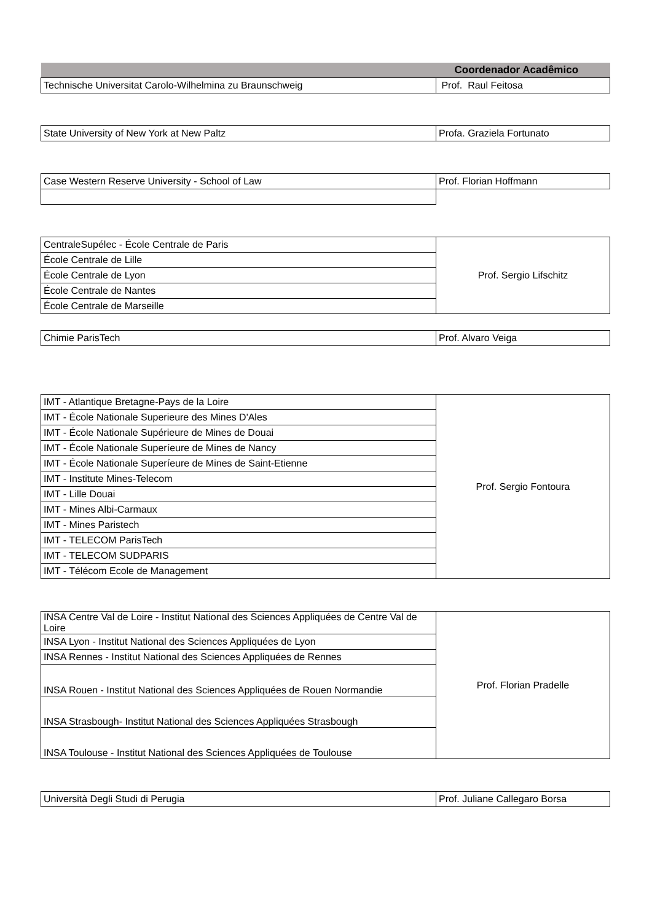| | Coordenador Acadêmico |
| --- | --- |
| Technische Universitat Carolo-Wilhelmina zu Braunschweig | Prof. Raul Feitosa |
| State University of New York at New Paltz | Profa. Graziela Fortunato |
| Case Western Reserve University - School of Law | Prof. Florian Hoffmann |
| CentraleSupélec - École Centrale de Paris | Prof. Sergio Lifschitz |
| École Centrale de Lille | |
| École Centrale de Lyon | |
| École Centrale de Nantes | |
| École Centrale de Marseille | |
| Chimie ParisTech | Prof. Alvaro Veiga |
| IMT - Atlantique Bretagne-Pays de la Loire | Prof. Sergio Fontoura |
| IMT - École Nationale Superieure des Mines D'Ales | |
| IMT - École Nationale Supérieure de Mines de Douai | |
| IMT - École Nationale Superíeure de Mines de Nancy | |
| IMT - École Nationale Superíeure de Mines de Saint-Etienne | |
| IMT - Institute Mines-Telecom | |
| IMT - Lille Douai | |
| IMT - Mines Albi-Carmaux | |
| IMT - Mines Paristech | |
| IMT - TELECOM ParisTech | |
| IMT - TELECOM SUDPARIS | |
| IMT - Télécom Ecole de Management | |
| INSA Centre Val de Loire - Institut National des Sciences Appliquées de Centre Val de Loire | Prof. Florian Pradelle |
| INSA Lyon - Institut National des Sciences Appliquées de Lyon | |
| INSA Rennes - Institut National des Sciences Appliquées de Rennes | |
| INSA Rouen - Institut National des Sciences Appliquées de Rouen Normandie | |
| INSA Strasbough- Institut National des Sciences Appliquées Strasbough | |
| INSA Toulouse - Institut National des Sciences Appliquées de Toulouse | |
| Università Degli Studi di Perugia | Prof. Juliane Callegaro Borsa |